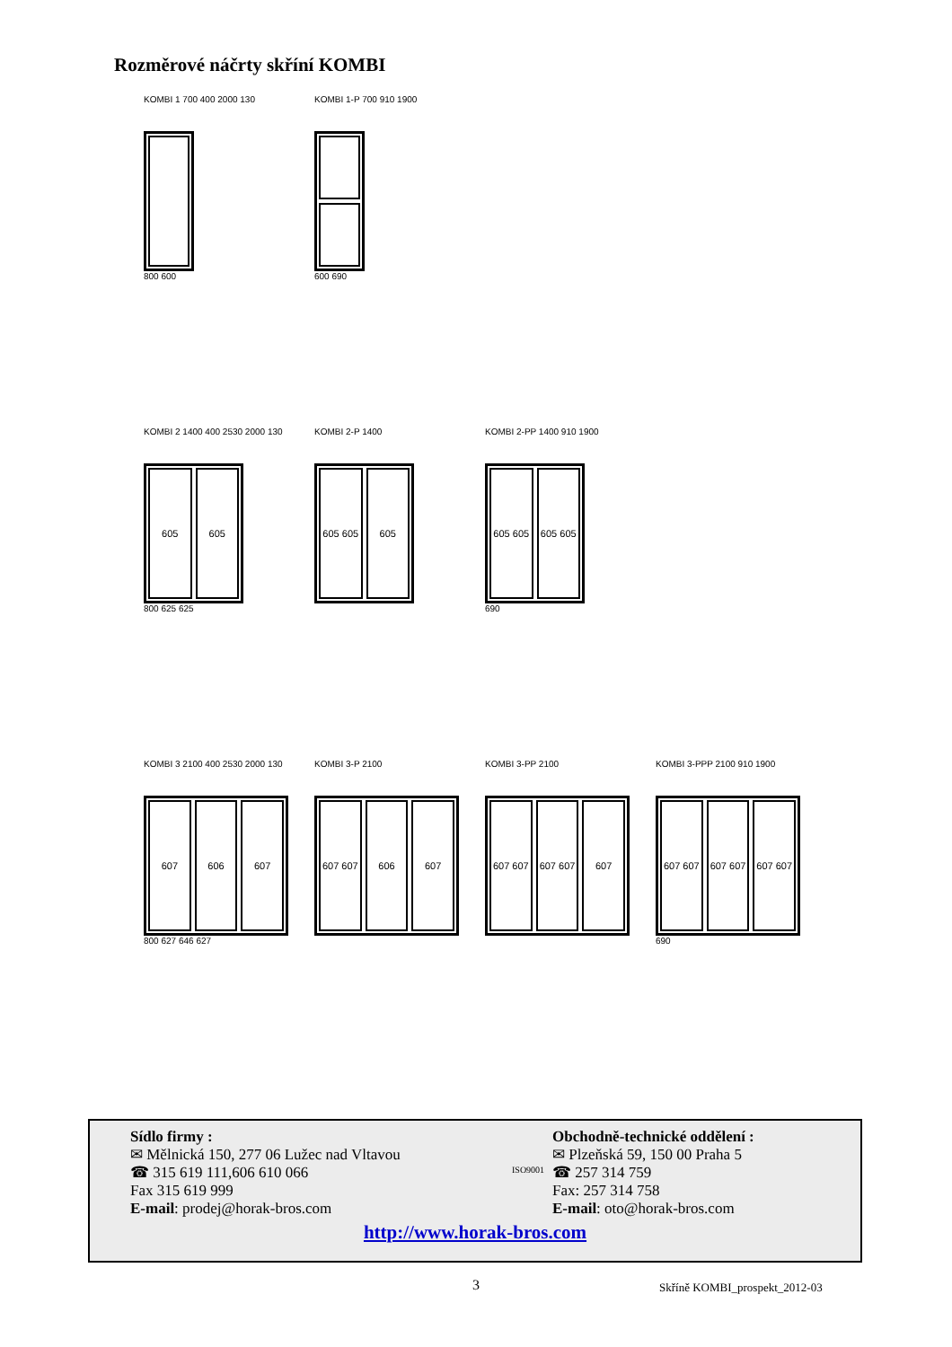Rozměrové náčrty skříní KOMBI
KOMBI 1 700 400 2000 130
800 600
KOMBI 1-P 700 910 1900
600 690
KOMBI 2 1400 400 2530 2000 130
605 605
800 625 625
KOMBI 2-P 1400
605 605 605
KOMBI 2-PP 1400 910 1900
605 605 605 605
690
KOMBI 3 2100 400 2530 2000 130
607 606 607
800 627 646 627
KOMBI 3-P 2100
607 607 606 607
KOMBI 3-PP 2100
607 607 607 607 607
KOMBI 3-PPP 2100 910 1900
607 607 607 607 607 607
690
Sídlo firmy :
✉ Mělnická 150, 277 06 Lužec nad Vltavou
☎ 315 619 111,606 610 066
Fax 315 619 999
E-mail: prodej@horak-bros.com
ISO9001
Obchodně-technické oddělení :
✉ Plzeňská 59, 150 00 Praha 5
☎ 257 314 759
Fax: 257 314 758
E-mail: oto@horak-bros.com
http://www.horak-bros.com
3 Skříně KOMBI_prospekt_2012-03